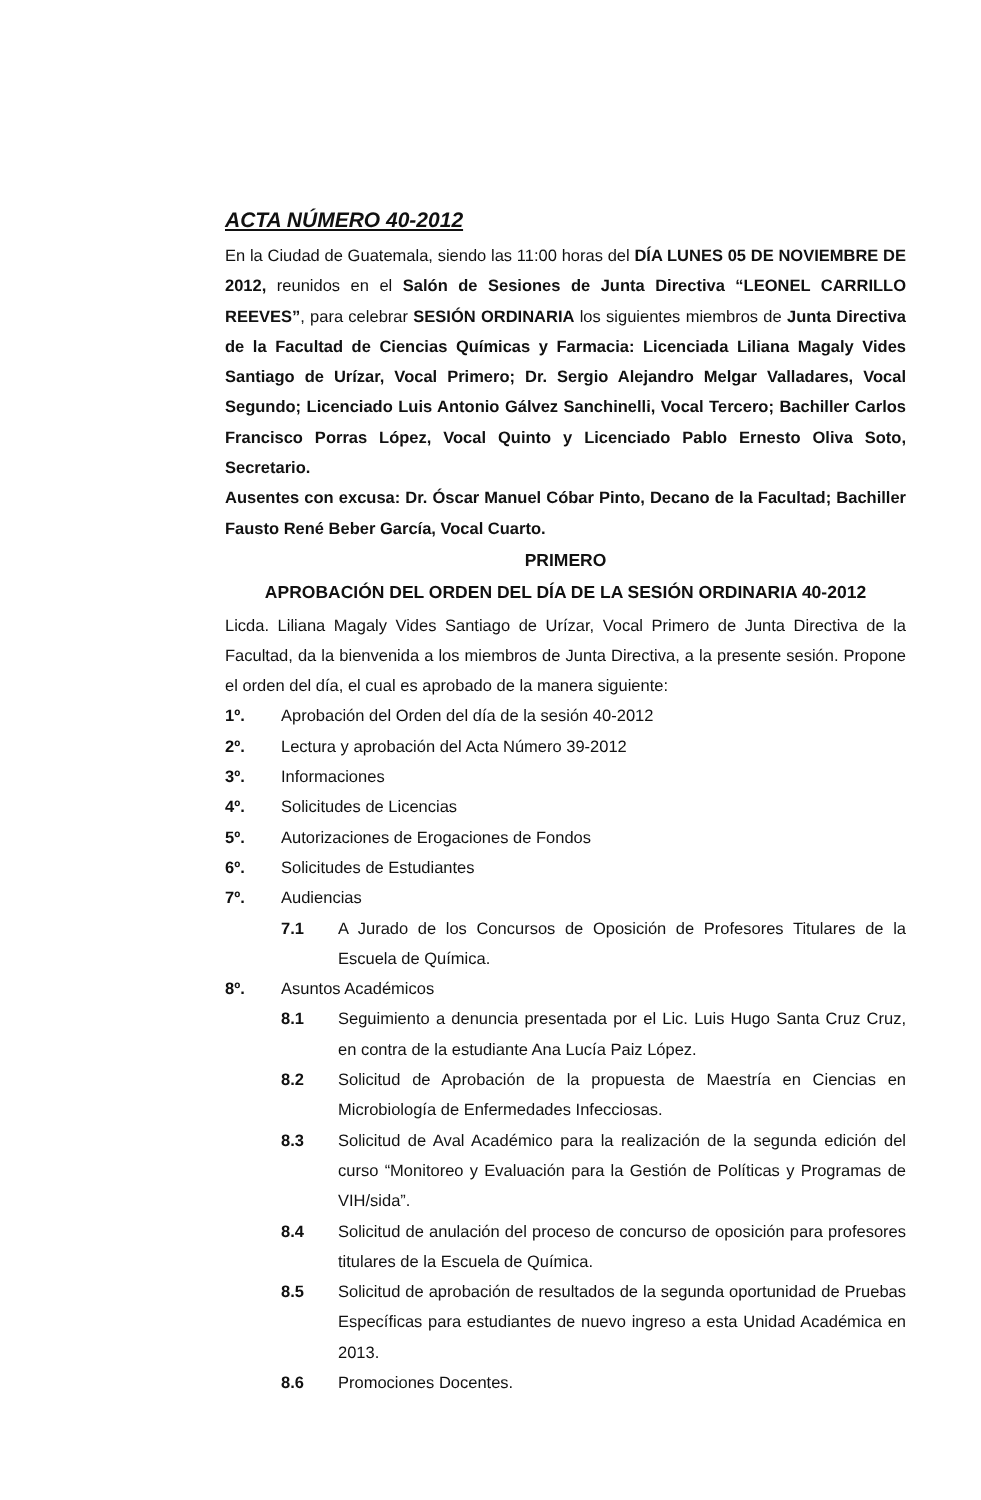ACTA NÚMERO 40-2012
En la Ciudad de Guatemala, siendo las 11:00 horas del DÍA LUNES 05 DE NOVIEMBRE DE 2012, reunidos en el Salón de Sesiones de Junta Directiva “LEONEL CARRILLO REEVES”, para celebrar SESIÓN ORDINARIA los siguientes miembros de Junta Directiva de la Facultad de Ciencias Químicas y Farmacia: Licenciada Liliana Magaly Vides Santiago de Urízar, Vocal Primero; Dr. Sergio Alejandro Melgar Valladares, Vocal Segundo; Licenciado Luis Antonio Gálvez Sanchinelli, Vocal Tercero; Bachiller Carlos Francisco Porras López, Vocal Quinto y Licenciado Pablo Ernesto Oliva Soto, Secretario.
Ausentes con excusa: Dr. Óscar Manuel Cóbar Pinto, Decano de la Facultad; Bachiller Fausto René Beber García, Vocal Cuarto.
PRIMERO
APROBACIÓN DEL ORDEN DEL DÍA DE LA SESIÓN ORDINARIA 40-2012
Licda. Liliana Magaly Vides Santiago de Urízar, Vocal Primero de Junta Directiva de la Facultad, da la bienvenida a los miembros de Junta Directiva, a la presente sesión. Propone el orden del día, el cual es aprobado de la manera siguiente:
1º. Aprobación del Orden del día de la sesión 40-2012
2º. Lectura y aprobación del Acta Número 39-2012
3º. Informaciones
4º. Solicitudes de Licencias
5º. Autorizaciones de Erogaciones de Fondos
6º. Solicitudes de Estudiantes
7º. Audiencias
7.1 A Jurado de los Concursos de Oposición de Profesores Titulares de la Escuela de Química.
8º. Asuntos Académicos
8.1 Seguimiento a denuncia presentada por el Lic. Luis Hugo Santa Cruz Cruz, en contra de la estudiante Ana Lucía Paiz López.
8.2 Solicitud de Aprobación de la propuesta de Maestría en Ciencias en Microbiología de Enfermedades Infecciosas.
8.3 Solicitud de Aval Académico para la realización de la segunda edición del curso “Monitoreo y Evaluación para la Gestión de Políticas y Programas de VIH/sida”.
8.4 Solicitud de anulación del proceso de concurso de oposición para profesores titulares de la Escuela de Química.
8.5 Solicitud de aprobación de resultados de la segunda oportunidad de Pruebas Específicas para estudiantes de nuevo ingreso a esta Unidad Académica en 2013.
8.6 Promociones Docentes.